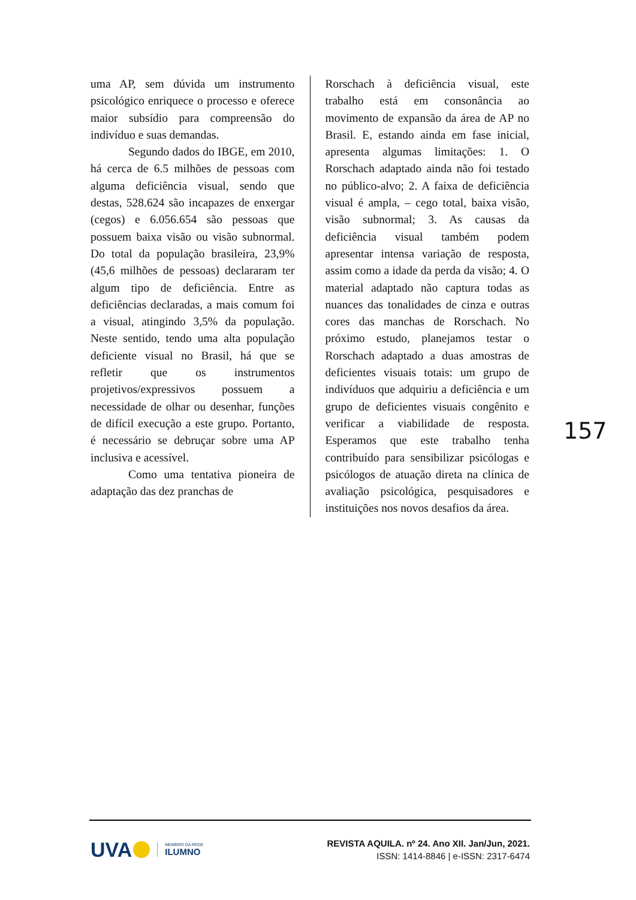uma AP, sem dúvida um instrumento psicológico enriquece o processo e oferece maior subsídio para compreensão do indivíduo e suas demandas.
Segundo dados do IBGE, em 2010, há cerca de 6.5 milhões de pessoas com alguma deficiência visual, sendo que destas, 528.624 são incapazes de enxergar (cegos) e 6.056.654 são pessoas que possuem baixa visão ou visão subnormal. Do total da população brasileira, 23,9% (45,6 milhões de pessoas) declararam ter algum tipo de deficiência. Entre as deficiências declaradas, a mais comum foi a visual, atingindo 3,5% da população. Neste sentido, tendo uma alta população deficiente visual no Brasil, há que se refletir que os instrumentos projetivos/expressivos possuem a necessidade de olhar ou desenhar, funções de difícil execução a este grupo. Portanto, é necessário se debruçar sobre uma AP inclusiva e acessível.
Como uma tentativa pioneira de adaptação das dez pranchas de
Rorschach à deficiência visual, este trabalho está em consonância ao movimento de expansão da área de AP no Brasil. E, estando ainda em fase inicial, apresenta algumas limitações: 1. O Rorschach adaptado ainda não foi testado no público-alvo; 2. A faixa de deficiência visual é ampla, – cego total, baixa visão, visão subnormal; 3. As causas da deficiência visual também podem apresentar intensa variação de resposta, assim como a idade da perda da visão; 4. O material adaptado não captura todas as nuances das tonalidades de cinza e outras cores das manchas de Rorschach. No próximo estudo, planejamos testar o Rorschach adaptado a duas amostras de deficientes visuais totais: um grupo de indivíduos que adquiriu a deficiência e um grupo de deficientes visuais congênito e verificar a viabilidade de resposta. Esperamos que este trabalho tenha contribuído para sensibilizar psicólogas e psicólogos de atuação direta na clínica de avaliação psicológica, pesquisadores e instituições nos novos desafios da área.
157
UVA
MEMBRO DA REDE
ILUMNO
REVISTA AQUILA. nº 24. Ano XII. Jan/Jun, 2021.
ISSN: 1414-8846 | e-ISSN: 2317-6474